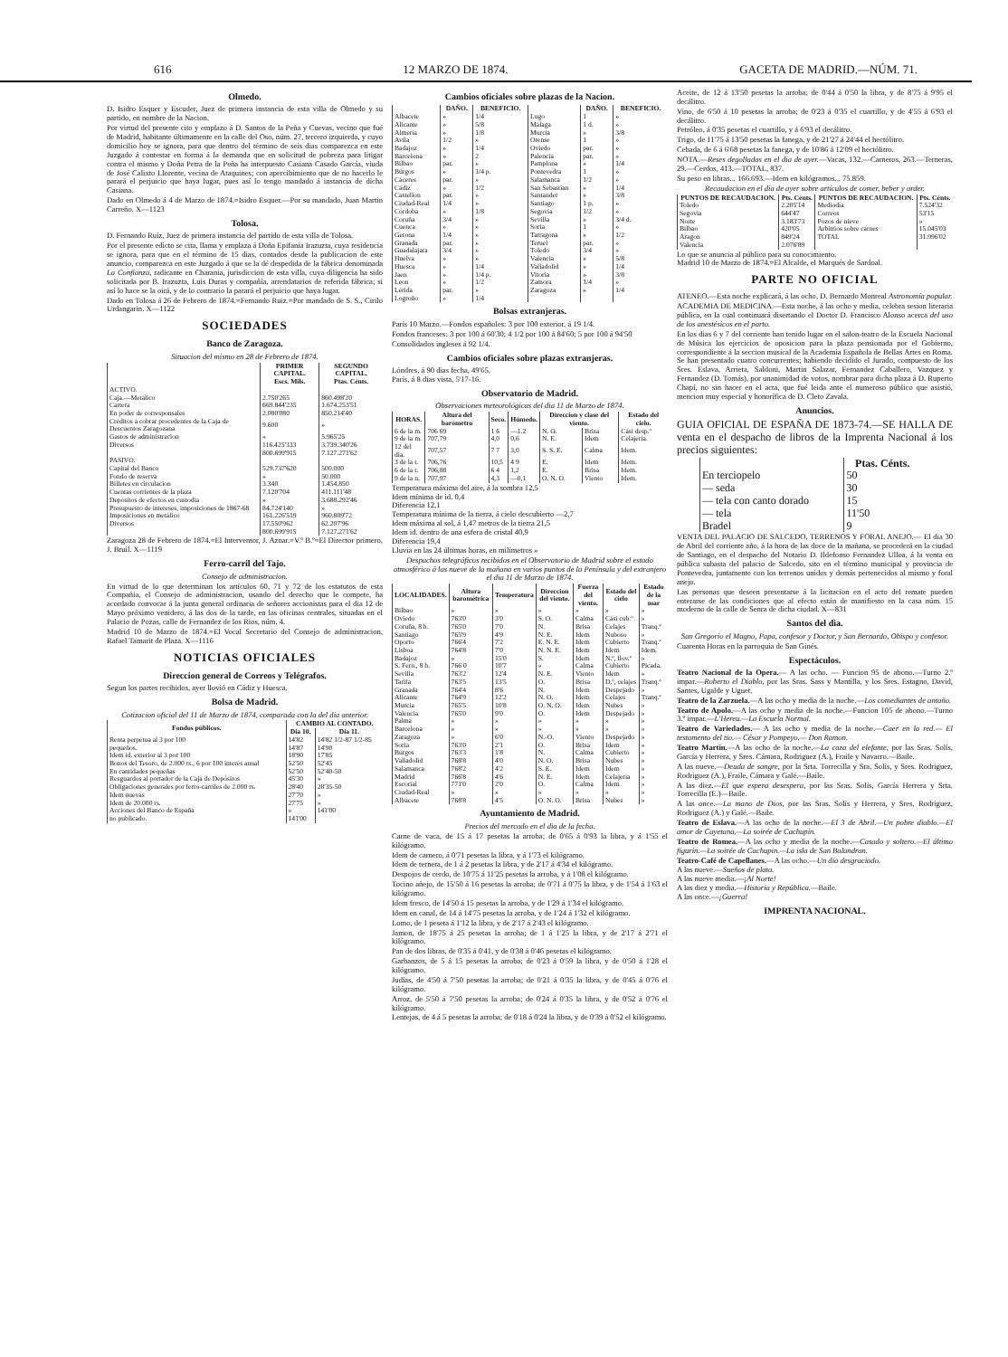616 12 MARZO DE 1874. GACETA DE MADRID.—NÚM. 71.
Olmedo.
D. Isidro Esquer y Escuder, Juez de primera instancia de esta villa de Olmedo y su partido, en nombre de la Nacion.
Por virtud del presente cito y emplazo á D. Santos de la Peña y Cuevas, vecino que fué de Madrid, habitante últimamente en la calle del Oso, núm. 27, tercero izquierda, y cuyo domicilio hoy se ignora, para que dentro del término de seis dias comparezca en este Juzgado á contestar en forma á la demanda que en solicitud de pobreza para litigar contra el mismo y Doña Petra de la Peña ha interpuesto Casiana Casado García, viuda de José Calixto Llorente, vecina de Ataquines; con apercibimiento que de no hacerlo le parará el perjuicio que haya lugar, pues así lo tengo mandado á instancia de dicha Casiana.
Dado en Olmedo á 4 de Marzo de 1874.=Isidro Esquer.—Por su mandado, Juan Martin Carreño. X—1123
Tolosa.
D. Fernando Ruiz, Juez de primera instancia del partido de esta villa de Tolosa.
Por el presente edicto se cita, llama y emplaza á Doña Epifania Irazuzta, cuya residencia se ignora, para que en el término de 15 dias, contados desde la publicacion de este anuncio, comparezca en este Juzgado á que se la dé despedida de la fábrica denominada La Confianza, radicante en Charania, jurisdiccion de esta villa, cuya diligencia ha sido solicitada por B. Irazuzta, Luis Duras y compañía, arrendatarios de referida fábrica; si así lo hace se la oirá, y de lo contrario la parará el perjuicio que haya lugar.
Dado en Tolosa á 26 de Febrero de 1874.=Fernando Ruiz.=Por mandado de S. S., Cirilo Urdangarin. X—1122
SOCIEDADES
Banco de Zaragoza.
Situacion del mismo en 28 de Febrero de 1874.
| | PRIMER CAPITAL. Escs. Mils. | SEGUNDO CAPITAL. Ptas. Cénts. |
| --- | --- | --- |
| ACTIVO. | | |
| Caja.—Metálico | 2.750'265 | 860.498'20 |
| Cartera | 669.844'235 | 1.674.253'51 |
| En poder de corresponsales | 2.080'080 | 850.214'40 |
| Créditos á cobrar procedentes de la Caja de Descuentos Zaragozana | 9.600 | » |
| Gastos de administracion | » | 5.965'25 |
| Diversos | 116.425'333 | 3.739.340'26 |
| | 800.699'915 | 7.127.271'62 |
| PASIVO. | | |
| Capital del Banco | 529.737'620 | 500.000 |
| Fondo de reserva | » | 50.000 |
| Billetes en circulacion | 3.340 | 1.454.850 |
| Cuentas corrientes de la plaza | 7.120'704 | 411.111'48 |
| Depósitos de efectos en custodia | » | 3.688.292'46 |
| Presupuesto de intereses, imposiciones de 1867-68 | 84.724'140 | » |
| Imposiciones en metálico | 161.226'519 | 960.809'72 |
| Diversos | 17.550'962 | 62.207'96 |
| | 800.699'915 | 7.127.271'62 |
Zaragoza 28 de Febrero de 1874.=El Interventor, J. Aznar.=V.º B.º=El Director primero, J. Bruil. X—1119
Ferro-carril del Tajo.
Consejo de administracion.
En virtud de lo que determinan los artículos 60, 71 y 72 de los estatutos de esta Compañía, el Consejo de administracion, usando del derecho que le compete, ha acordado convocar á la junta general ordinaria de señores accionistas para el dia 12 de Mayo próximo venidero, á las dos de la tarde, en las oficinas centrales, situadas en el Palacio de Pozas, calle de Fernandez de los Rios, núm. 4.
Madrid 10 de Marzo de 1874.=El Vocal Secretario del Consejo de administracion, Rafael Tamarit de Plaza. X—1116
NOTICIAS OFICIALES
Direccion general de Correos y Telégrafos.
Segun los partes recibidos, ayer llovió en Cádiz y Huesca.
Bolsa de Madrid.
Cotizacion oficial del 11 de Marzo de 1874, comparada con la del dia anterior.
| Fondos públicos. | CAMBIO AL CONTADO. | |
| --- | --- | --- |
| | Dia 10. | Dia 11. |
| Renta perpétua al 3 por 100 | 14'82 | 14'82 1/2-87 1/2-85 |
| pequeños. | 14'87 | 14'90 |
| Idem id. exterior al 3 por 100 | 18'90 | 17'85 |
| Bonos del Tesoro, de 2.000 rs., 6 por 100 interés anual | 52'50 | 52'45 |
| En cantidades pequeñas | 52'50 | 52'40-50 |
| Resguardos al portador de la Caja de Depósitos | 45'30 | » |
| Obligaciones generales por ferro-carriles de 2.000 rs. | 28'40 | 28'35-50 |
| Idem nuevas | 27'70 | » |
| Idem de 20.000 rs. | 27'75 | » |
| Acciones del Banco de España | » | 141'00 |
| no publicado. | 141'00 | |
Cambios oficiales sobre plazas de la Nacion.
| | DAÑO. | BENEFICIO. | | DAÑO. | BENEFICIO. |
| --- | --- | --- | --- | --- | --- |
| Albacete | » | 1/4 | Lugo | 1 | » |
| Alicante | » | 5/8 | Málaga | 1 d. | » |
| Almería | » | 1/8 | Murcia | » | 3/8 |
| Avila | 1/2 | » | Orense | 1 | » |
| Badajoz | » | 1/4 | Oviedo | par. | » |
| Barcelona | » | 2 | Palencia | par. | » |
| Bilbao | par. | » | Pamplona | » | 1/4 |
| Búrgos | » | 1/4 p. | Pontevedra | 1 | » |
| Cáceres | par. | » | Salamanca | 1/2 | » |
| Cádiz | » | 1/2 | San Sebastian | » | 1/4 |
| Castellon | par. | » | Santander | » | 3/8 |
| Ciudad-Real | 1/4 | » | Santiago | 1 p. | » |
| Córdoba | » | 1/8 | Segovia | 1/2 | » |
| Coruña | 3/4 | » | Sevilla | » | 3/4 d. |
| Cuenca | » | » | Soria | 1 | » |
| Gerona | 1/4 | » | Tarragona | » | 1/2 |
| Granada | par. | » | Teruel | par. | » |
| Guadalajara | 3/4 | » | Toledo | 3/4 | » |
| Huelva | » | » | Valencia | » | 5/8 |
| Huesca | » | 1/4 | Valladolid | » | 1/4 |
| Jaen | » | 1/4 p. | Vitoria | » | 3/8 |
| Leon | » | 1/2 | Zamora | 1/4 | » |
| Lérida | par. | » | Zaragoza | » | 1/4 |
| Logroño | » | 1/4 | | | |
Bolsas extranjeras.
París 10 Marzo.—Fondos españoles: 3 por 100 exterior, á 19 1/4.
Fondos franceses: 3 por 100 á 60'30; 4 1/2 por 100 á 84'60; 5 por 100 á 94'50
Consolidados ingleses á 92 1/4.
Cambios oficiales sobre plazas extranjeras.
Lóndres, á 90 dias fecha, 49'65.
París, á 8 dias vista, 5'17-16.
Observatorio de Madrid.
Observaciones meteorológicas del dia 11 de Marzo de 1874.
| HORAS. | Altura del barómetro | Seco. | Húmedo. | Direccion y clase del viento. | | Estado del cielo. |
| --- | --- | --- | --- | --- | --- | --- |
| 6 de la m. | 706 69 | 1 6 | —1.2 | N. O. | Brisa | Cási desp.º |
| 9 de la m. | 707,79 | 4,0 | 0,6 | N. E. | Idem | Celajería. |
| 12 del dia. | 707,57 | 7 7 | 3,0 | S. S. E. | Calma | Idem. |
| 3 de la t. | 706,76 | 10,5 | 4 9 | E. | Idem | Idem. |
| 6 de la t. | 706,88 | 6 4 | 1,2 | E. | Brisa | Idem. |
| 9 de la n. | 707,97 | 4,3 | —0,1 | O. N. O. | Viento | Idem. |
Temperatura máxima del aire, á la sombra 12,5
Idem mínima de id. 0,4
Diferencia 12,1
Temperatura mínima de la tierra, á cielo descubierto —2,7
Idem máxima al sol, á 1,47 metros de la tierra 21,5
Idem id. dentro de una esfera de cristal 40,9
Diferencia 19,4
Lluvia en las 24 últimas horas, en milímetros »
Despachos telegráficos recibidos en el Observatorio de Madrid sobre el estado atmosférico á las nueve de la mañana en varios puntos de la Península y del extranjero el dia 11 de Marzo de 1874.
| LOCALIDADES. | Altura barométrica | Temperatura | Direccion del viento. | Fuerza del viento. | Estado del cielo | Estado de la mar |
| --- | --- | --- | --- | --- | --- | --- |
| Bilbao | » | » | » | » | » | » |
| Oviedo | 763'0 | 3'0 | S. O. | Calma | Cási cub.º | » |
| Coruña, 8 h. | 765'0 | 7'0 | N. | Brisa | Celajes | Tranq.ª |
| Santiago | 765'9 | 4'9 | N. E. | Idem | Nuboso | » |
| Oporto | 766'4 | 7'2 | E. N. E. | Idem | Cubierto | Tranq.ª |
| Lisboa | 764'8 | 7'0 | N. N. E. | Idem | Idem | Idem. |
| Badajoz | » | 15'0 | S. | Idem | N.º, llov.ª | » |
| S. Fern., 8 h. | 766 0 | 10'7 | » | Calma | Cubierto | Picada. |
| Sevilla | 763'2 | 12'4 | N. E. | Viento | Idem | » |
| Tarifa | 763'5 | 13'5 | O. | Brisa | D.º, celajes | Tranq.ª |
| Granada | 764'4 | 8'6 | N. | Idem | Despejado | » |
| Alicante | 764'9 | 12'2 | N. O. | Idem | Celajes | Tranq.ª |
| Murcia | 765'5 | 10'8 | O. N. O. | Idem | Nubes | » |
| Valencia | 765'0 | 9'0 | O. | Idem | Despejado | » |
| Palma | » | » | » | » | » | » |
| Barcelona | » | » | » | » | » | » |
| Zaragoza | » | 6'0 | N.-O. | Viento | Despejado | » |
| Soria | 763'0 | 2'1 | O. | Brisa | Idem | » |
| Búrgos | 763'3 | 1'8 | N. | Calma | Cubierto | » |
| Valladolid | 768'8 | 4'0 | N. O. | Brisa | Nubes | » |
| Salamanca | 768'2 | 4'2 | S. E. | Idem | Idem | » |
| Madrid | 766'8 | 4'6 | N. E. | Idem | Celajería | » |
| Escorial | 771'0 | 2'0 | O. | Calma | Idem | » |
| Ciudad-Real | » | » | » | » | » | » |
| Albacete | 768'8 | 4'5 | O. N. O. | Brisa | Nubes | » |
Ayuntamiento de Madrid.
Precios del mercado en el dia de la fecha.
Carne de vaca, de 15 á 17 pesetas la arroba; de 0'65 á 0'93 la libra, y á 1'55 el kilógramo.
Idem de carnero, á 0'71 pesetas la libra, y á 1'73 el kilógramo.
Idem de ternera, de 1 á 2 pesetas la libra, y de 2'17 á 4'34 el kilógramo.
Despojos de cerdo, de 10'75 á 11'25 pesetas la arroba, y á 1'08 el kilógramo.
Tocino añejo, de 15'50 á 16 pesetas la arroba; de 0'71 á 0'75 la libra, y de 1'54 á 1'63 el kilógramo.
Idem fresco, de 14'50 á 15 pesetas la arroba, y de 1'29 á 1'34 el kilógramo.
Idem en canal, de 14 á 14'75 pesetas la arroba, y de 1'24 á 1'32 el kilógramo.
Lomo, de 1 peseta á 1'12 la libra, y de 2'17 á 2'43 el kilógramo.
Jamon, de 18'75 á 25 pesetas la arroba; de 1 á 1'25 la libra, y de 2'17 á 2'71 el kilógramo.
Pan de dos libras, de 0'35 á 0'41, y de 0'38 á 0'46 pesetas el kilógramo.
Garbanzos, de 5 á 15 pesetas la arroba; de 0'23 á 0'59 la libra, y de 0'50 á 1'28 el kilógramo.
Judías, de 4'50 á 7'50 pesetas la arroba; de 0'21 á 0'35 la libra, y de 0'45 á 0'76 el kilógramo.
Arroz, de 5'50 á 7'50 pesetas la arroba; de 0'24 á 0'35 la libra, y de 0'52 á 0'76 el kilógramo.
Lentejas, de 4 á 5 pesetas la arroba; de 0'18 á 0'24 la libra, y de 0'39 á 0'52 el kilógramo.
Aceite, de 12 á 13'50 pesetas la arroba; de 0'44 á 0'50 la libra, y de 8'75 á 9'95 el decálitro.
Vino, de 6'50 á 10 pesetas la arroba; de 0'23 á 0'35 el cuartillo, y de 4'55 á 6'93 el decálitro.
Petróleo, á 0'35 pesetas el cuartillo, y á 6'93 el decálitro.
Trigo, de 11'75 á 13'50 pesetas la fanega, y de 21'27 á 24'44 el hectólitro.
Cebada, de 6 á 6'68 pesetas la fanega, y de 10'86 á 12'09 el hectólitro.
NOTA.—Reses degolladas en el dia de ayer.—Vacas, 132.—Carneros, 263.—Terneras, 29.—Cerdos, 413.—TOTAL, 837.
Su peso en libras... 166.693.—Idem en kilógramos... 75.859.
Recaudacion en el dia de ayer sobre artículos de comer, beber y arder.
| PUNTOS DE RECAUDACION. | Pts. Cénts. | PUNTOS DE RECAUDACION. | Pts. Cénts. |
| --- | --- | --- | --- |
| Toledo | 2.205'14 | Mediodía | 7.524'32 |
| Segovia | 644'47 | Correos | 53'15 |
| Norte | 3.183'73 | Pozos de nieve | » |
| Bilbao | 420'05 | Arbitrios sobre carnes | 15.045'03 |
| Aragon | 849'24 | TOTAL | 31.996'02 |
| Valencia | 2.076'89 | | |
Lo que se anuncia al público para su conocimiento.
Madrid 10 de Marzo de 1874.=El Alcalde, el Marqués de Sardoal.
PARTE NO OFICIAL
ATENEO.—Esta noche explicará, á las ocho, D. Bernardo Monreal Astronomía popular.
ACADEMIA DE MEDICINA.—Esta noche, á las ocho y media, celebra sesion literaria pública, en la cual continuará disertando el Doctor D. Francisco Alonso acerca del uso de los anestésicos en el parto.
En los dias 6 y 7 del corriente han tenido lugar en el salon-teatro de la Escuela Nacional de Música los ejercicios de oposicion para la plaza pensionada por el Gobierno, correspondiente á la seccion musical de la Academia Española de Bellas Artes en Roma. Se han presentado cuatro concurrentes; habiendo decidido el Jurado, compuesto de los Sres. Eslava, Arrieta, Saldoni, Martin Salazar, Fernandez Caballero, Vazquez y Fernandez (D. Tomás), por unanimidad de votos, nombrar para dicha plaza á D. Ruperto Chapí, no sin hacer en el acta, que fué leida ante el numeroso público que asistió, mencion muy especial y honorífica de D. Cleto Zavala.
Anuncios.
GUIA OFICIAL DE ESPAÑA DE 1873-74.—SE HALLA DE venta en el despacho de libros de la Imprenta Nacional á los precios siguientes:
| | Ptas. Cénts. |
| --- | --- |
| En terciopelo | 50 |
| — seda | 30 |
| — tela con canto dorado | 15 |
| — tela | 11'50 |
| Bradel | 9 |
VENTA DEL PALACIO DE SALCEDO, TERRENOS Y FORAL ANEJO.— El dia 30 de Abril del corriente año, á la hora de las doce de la mañana, se procederá en la ciudad de Santiago, en el despacho del Notario D. Ildefonso Fernandez Ulloa, á la venta en pública subasta del palacio de Salcedo, sito en el término municipal y provincia de Pontevedra, juntamente con los terrenos unidos y demás pertenecidos al mismo y foral anejo.
Las personas que deseen presentarse á la licitacion en el acto del remate pueden enterarse de las condiciones que al efecto están de manifiesto en la casa núm. 15 moderno de la calle de Senra de dicha ciudad. X—831
Santos del dia.
San Gregorio el Magno, Papa, confesor y Doctor, y San Bernardo, Obispo y confesor.
Cuarenta Horas en la parroquia de San Ginés.
Espectáculos.
Teatro Nacional de la Opera.— A las ocho. — Funcion 95 de abono.—Turno 2.º impar.—Roberto el Diablo, por las Sras. Sass y Mantilla, y los Sres. Estagno, David, Santes, Ugalde y Uguet.
Teatro de la Zarzuela.—A las ocho y media de la noche.—Los comediantes de antaño.
Teatro de Apolo.—A las ocho y media de la noche.—Funcion 105 de abono.—Turno 3.º impar.—L'Hereu.—La Escuela Normal.
Teatro de Variedades.— A las ocho y media de la noche.—Caer en la red.— El testamento del tio.— César y Pompeyo.— Don Ramon.
Teatro Martin.—A las ocho de la noche.—La caza del elefante, por las Sras. Solís, García y Herrera, y Sres. Cámara, Rodriguez (A.), Fraile y Navarro.—Baile.
A las nueve.—Deuda de sangre, por la Srta. Torrecilla y Sra. Solís, y Sres. Rodriguez, Rodriguez (A.), Fraile, Cámara y Galé.—Baile.
A las diez.—El que espera desespera, por las Sras. Solís, García Herrera y Srta. Torrecilla (E.)—Baile.
A las once.—La mano de Dios, por las Sras. Solís y Herrera, y Sres. Rodriguez, Rodriguez (A.) y Galé.—Baile.
Teatro de Eslava.—A las ocho de la noche.—El 3 de Abril.—Un pobre diablo.—El amor de Cayetana.—La soirée de Cachupin.
Teatro de Romea.—A las ocho y media de la noche.—Casado y soltero.—El último figurin.—La soirée de Cachupin.—La isla de San Balandran.
Teatro-Café de Capellanes.—A las ocho.—Un dia desgraciado.
A las nueve.—Sueños de plata.
A las nueve media.—¡Al Norte!
A las diez y media.—Historia y República.—Baile.
A las once.—¡Guerra!
IMPRENTA NACIONAL.